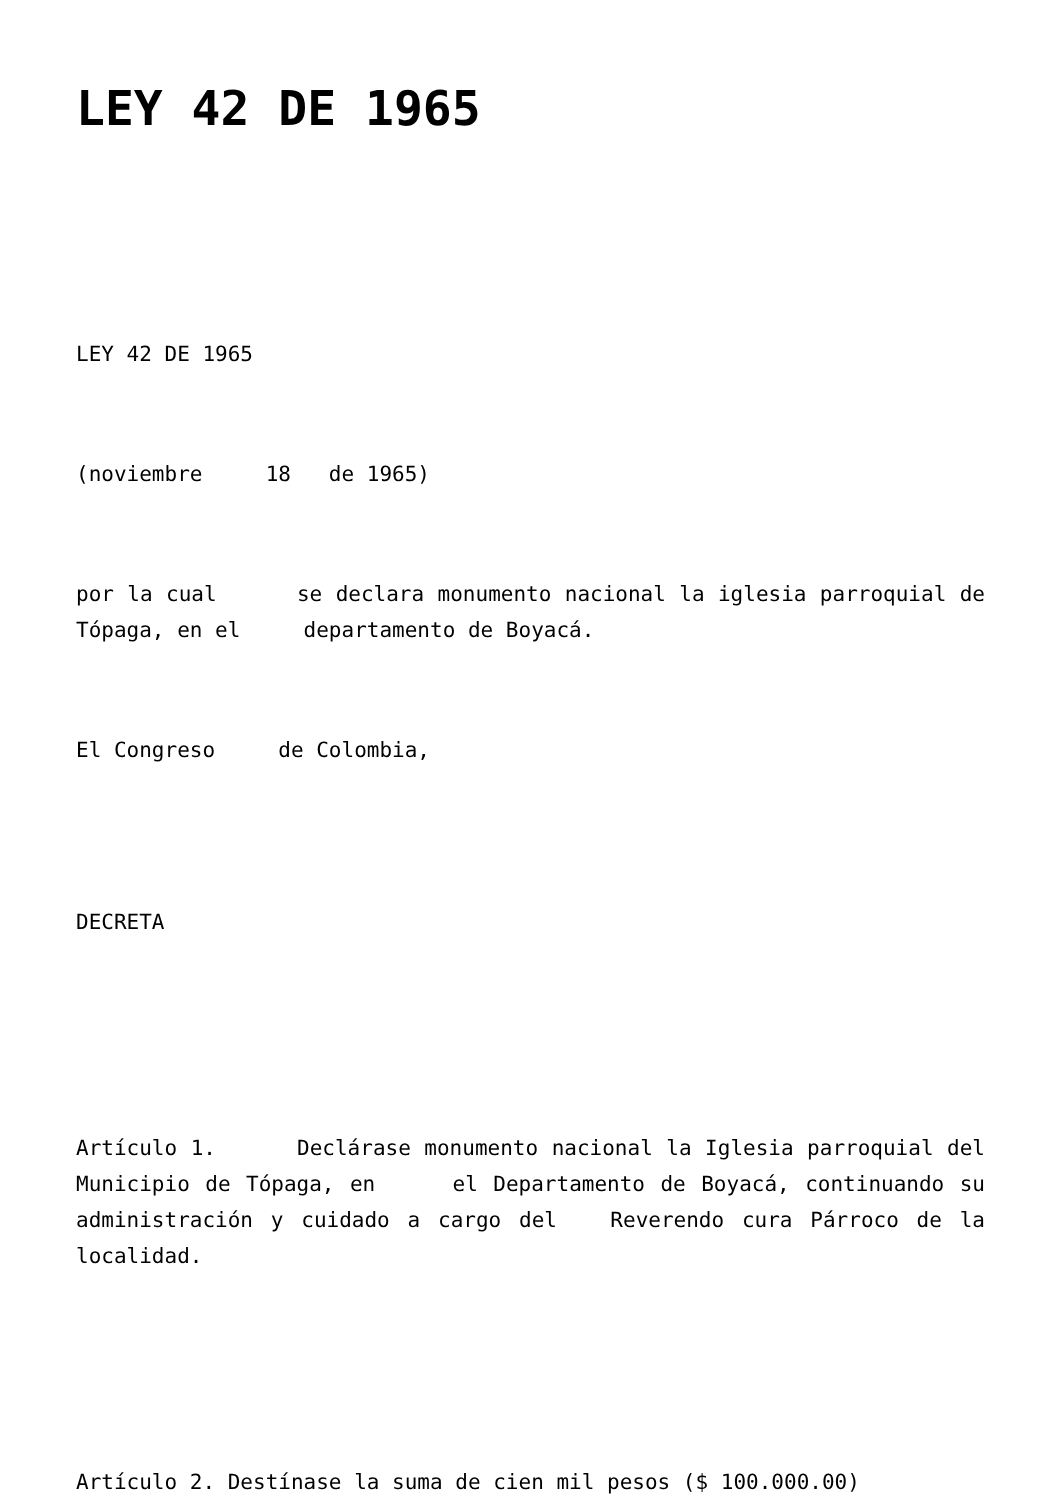LEY 42 DE 1965
LEY 42 DE 1965
(noviembre 18 de 1965)
por la cual se declara monumento nacional la iglesia parroquial de Tópaga, en el departamento de Boyacá.
El Congreso de Colombia,
DECRETA
Artículo 1. Declárase monumento nacional la Iglesia parroquial del Municipio de Tópaga, en el Departamento de Boyacá, continuando su administración y cuidado a cargo del Reverendo cura Párroco de la localidad.
Artículo 2. Destínase la suma de cien mil pesos ($ 100.000.00)